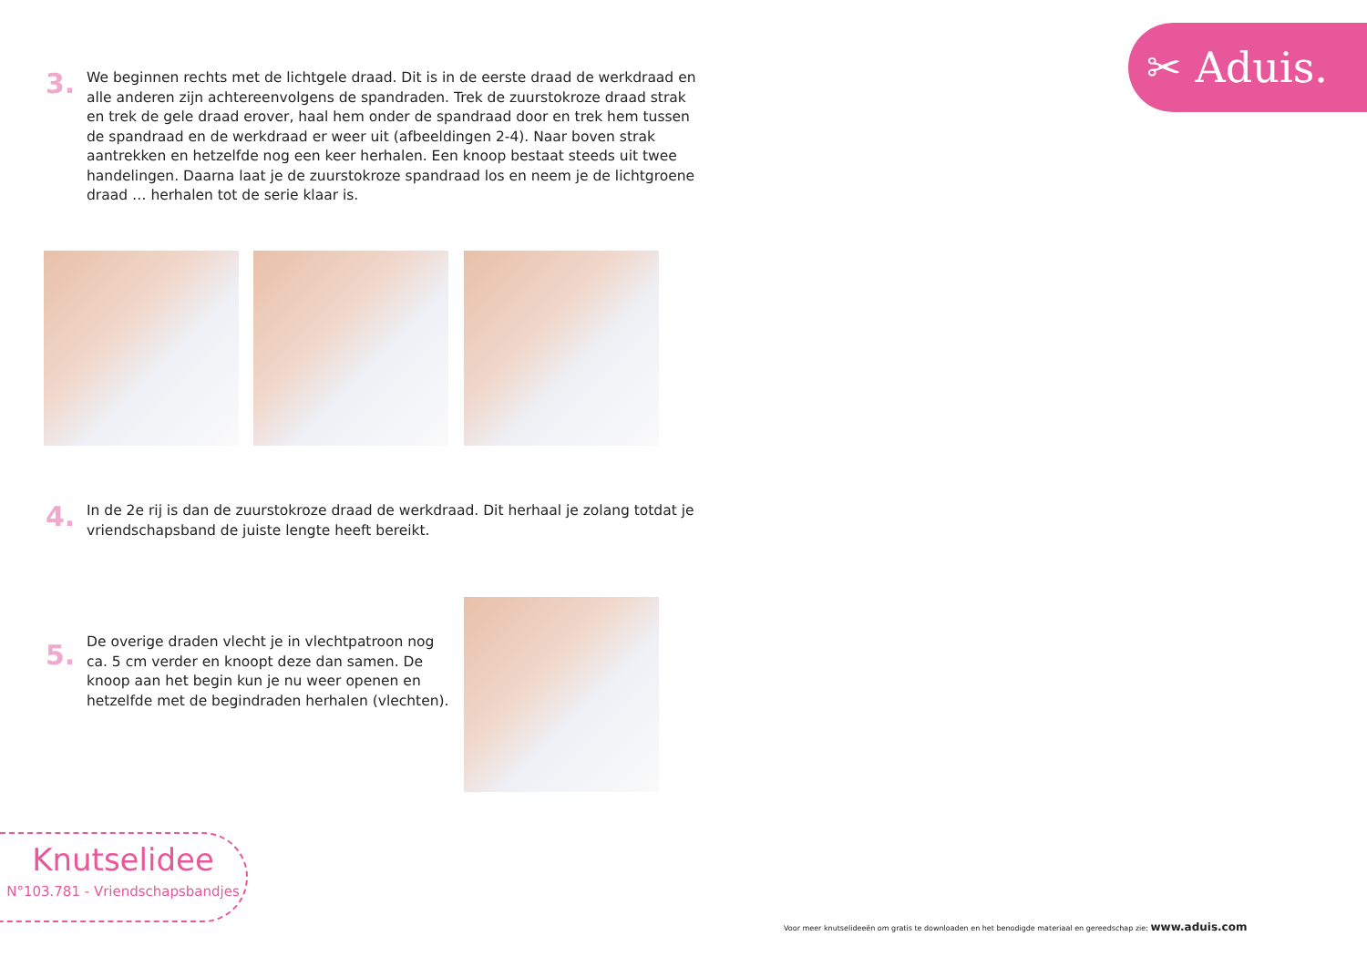✂ Aduis.
3.
We beginnen rechts met de lichtgele draad. Dit is in de eerste draad de werk­draad en alle anderen zijn achtereenvolgens de spandraden. Trek de zuursto­kroze draad strak en trek de gele draad erover, haal hem onder de spandraad door en trek hem tussen de spandraad en de werkdraad er weer uit (afbeel­dingen 2-4). Naar boven strak aantrekken en hetzelfde nog een keer herhalen. Een knoop bestaat steeds uit twee handelingen. Daarna laat je de zuursto­kroze spandraad los en neem je de lichtgroene draad … herhalen tot de serie klaar is.
4.
In de 2e rij is dan de zuurstokroze draad de werkdraad. Dit herhaal je zolang totdat je vriendschapsband de juiste lengte heeft bereikt.
5.
De overige draden vlecht je in vlechtpatroon nog ca. 5 cm verder en knoopt deze dan samen. De knoop aan het begin kun je nu weer openen en hetzelfde met de begindraden herhalen (vlech­ten).
Knutselidee
N°103.781 - Vriendschapsbandjes
Voor meer knutselideeën om gratis te downloaden en het benodigde materiaal en gereedschap zie: www.aduis.com